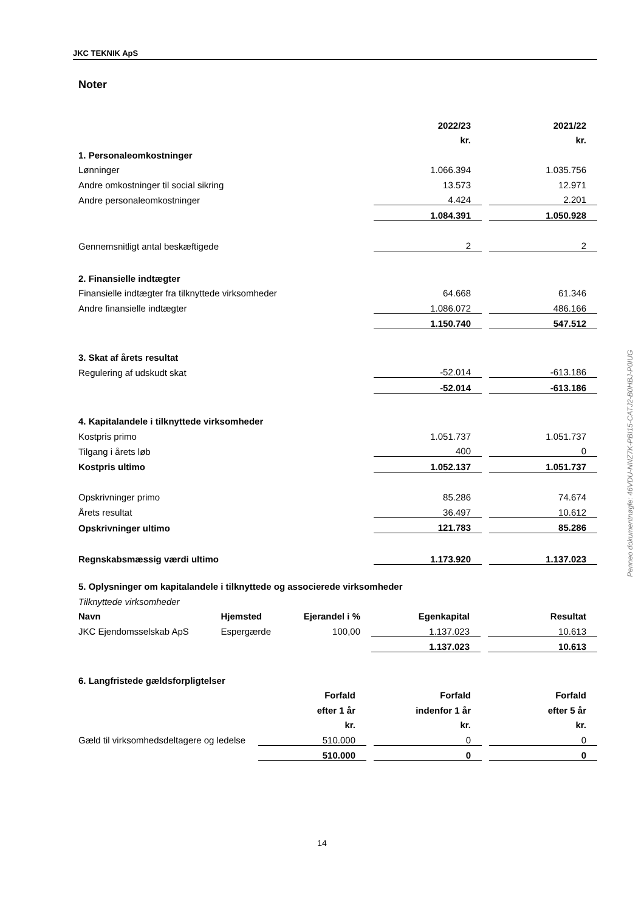JKC TEKNIK ApS
Noter
| | 2022/23 | | 2021/22 |
| | kr. | | kr. |
| 1. Personaleomkostninger | | | |
| Lønninger | 1.066.394 | | 1.035.756 |
| Andre omkostninger til social sikring | 13.573 | | 12.971 |
| Andre personaleomkostninger | 4.424 | | 2.201 |
| | 1.084.391 | | 1.050.928 |
| Gennemsnitligt antal beskæftigede | 2 | | 2 |
| 2. Finansielle indtægter | | | |
| Finansielle indtægter fra tilknyttede virksomheder | 64.668 | | 61.346 |
| Andre finansielle indtægter | 1.086.072 | | 486.166 |
| | 1.150.740 | | 547.512 |
| 3. Skat af årets resultat | | | |
| Regulering af udskudt skat | -52.014 | | -613.186 |
| | -52.014 | | -613.186 |
| 4. Kapitalandele i tilknyttede virksomheder | | | |
| Kostpris primo | 1.051.737 | | 1.051.737 |
| Tilgang i årets løb | 400 | | 0 |
| Kostpris ultimo | 1.052.137 | | 1.051.737 |
| Opskrivninger primo | 85.286 | | 74.674 |
| Årets resultat | 36.497 | | 10.612 |
| Opskrivninger ultimo | 121.783 | | 85.286 |
| Regnskabsmæssig værdi ultimo | 1.173.920 | | 1.137.023 |
| 5. Oplysninger om kapitalandele i tilknyttede og associerede virksomheder | | | | | |
| Tilknyttede virksomheder | | | | | |
| Navn | Hjemsted | Ejerandel i % | Egenkapital | | Resultat |
| JKC Ejendomsselskab ApS | Espergærde | 100,00 | 1.137.023 | | 10.613 |
| | | | 1.137.023 | | 10.613 |
| 6. Langfristede gældsforpligtelser | | | | | |
| | Forfald | | Forfald | | Forfald |
| | efter 1 år | | indenfor 1 år | | efter 5 år |
| | kr. | | kr. | | kr. |
| Gæld til virksomhedsdeltagere og ledelse | 510.000 | | 0 | | 0 |
| | 510.000 | | 0 | | 0 |
14
Penneo dokumentnøgle: 46VDU-NNZ7K-PBI15-CATJ2-B0HBJ-P0IUG